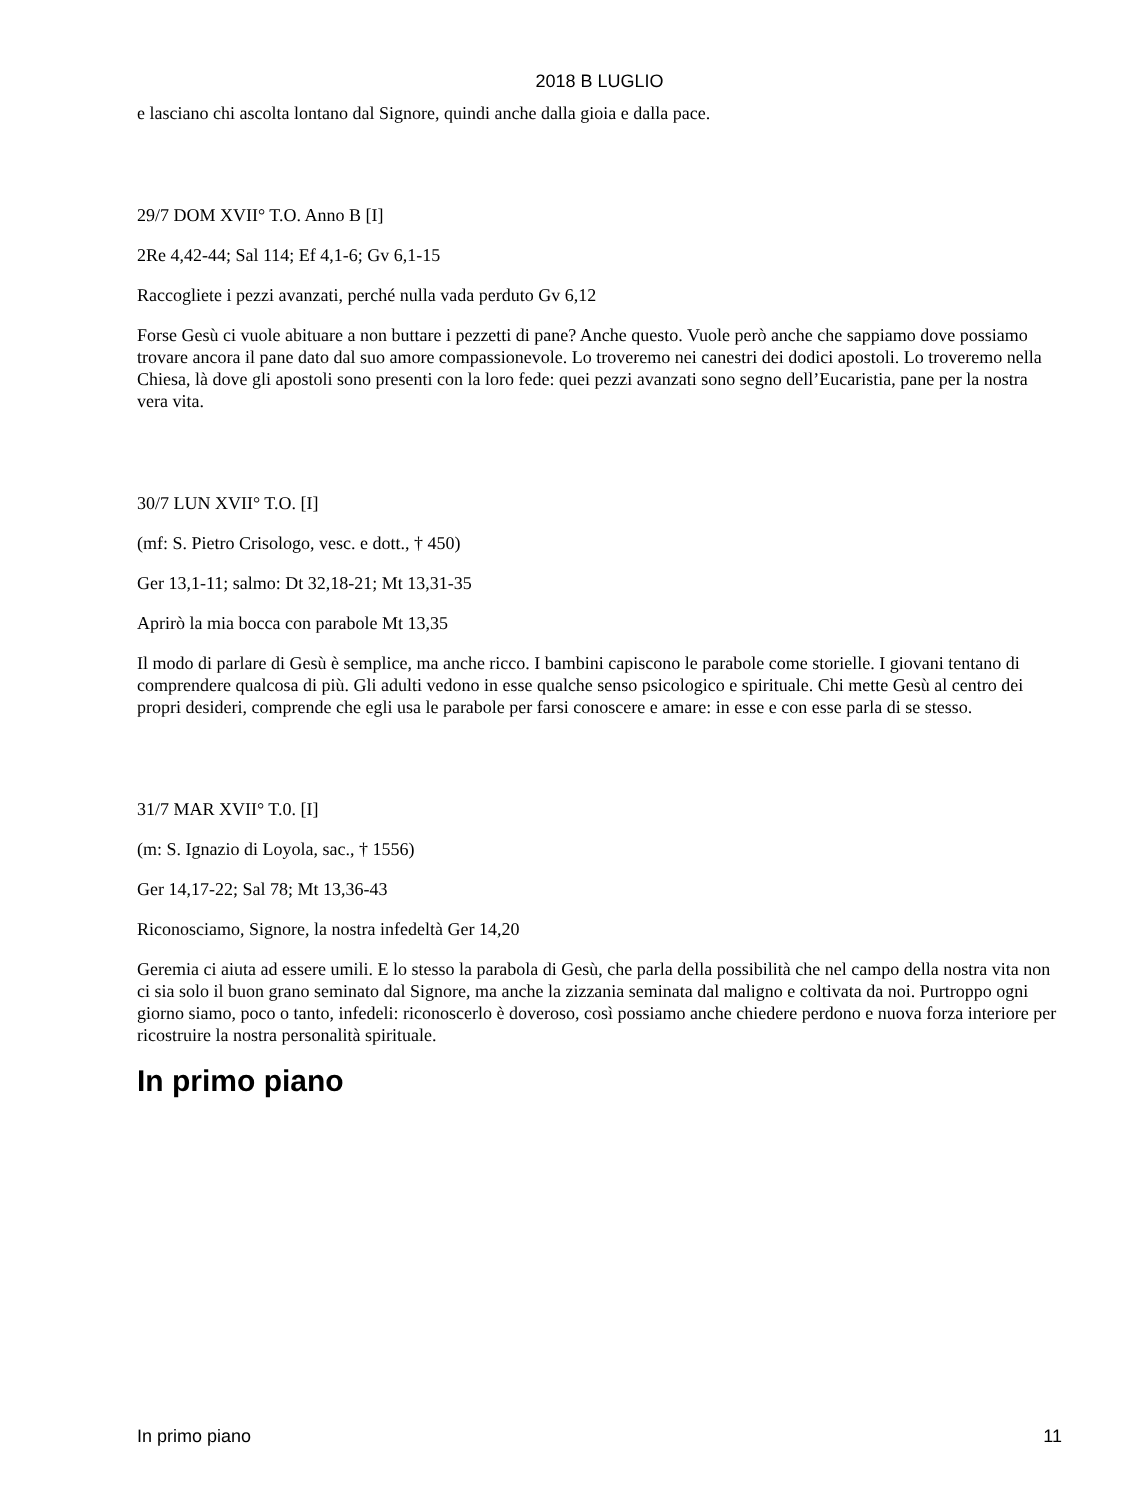2018 B LUGLIO
e lasciano chi ascolta lontano dal Signore, quindi anche dalla gioia e dalla pace.
29/7 DOM XVII° T.O. Anno B [I]
2Re 4,42-44; Sal 114; Ef 4,1-6; Gv 6,1-15
Raccogliete i pezzi avanzati, perché nulla vada perduto Gv 6,12
Forse Gesù ci vuole abituare a non buttare i pezzetti di pane? Anche questo. Vuole però anche che sappiamo dove possiamo trovare ancora il pane dato dal suo amore compassionevole. Lo troveremo nei canestri dei dodici apostoli. Lo troveremo nella Chiesa, là dove gli apostoli sono presenti con la loro fede: quei pezzi avanzati sono segno dell’Eucaristia, pane per la nostra vera vita.
30/7 LUN XVII° T.O. [I]
(mf: S. Pietro Crisologo, vesc. e dott., † 450)
Ger 13,1-11; salmo: Dt 32,18-21; Mt 13,31-35
Aprirò la mia bocca con parabole Mt 13,35
Il modo di parlare di Gesù è semplice, ma anche ricco. I bambini capiscono le parabole come storielle. I giovani tentano di comprendere qualcosa di più. Gli adulti vedono in esse qualche senso psicologico e spirituale. Chi mette Gesù al centro dei propri desideri, comprende che egli usa le parabole per farsi conoscere e amare: in esse e con esse parla di se stesso.
31/7 MAR XVII° T.0. [I]
(m: S. Ignazio di Loyola, sac., † 1556)
Ger 14,17-22; Sal 78; Mt 13,36-43
Riconosciamo, Signore, la nostra infedeltà Ger 14,20
Geremia ci aiuta ad essere umili. E lo stesso la parabola di Gesù, che parla della possibilità che nel campo della nostra vita non ci sia solo il buon grano seminato dal Signore, ma anche la zizzania seminata dal maligno e coltivata da noi. Purtroppo ogni giorno siamo, poco o tanto, infedeli: riconoscerlo è doveroso, così possiamo anche chiedere perdono e nuova forza interiore per ricostruire la nostra personalità spirituale.
In primo piano
In primo piano 11